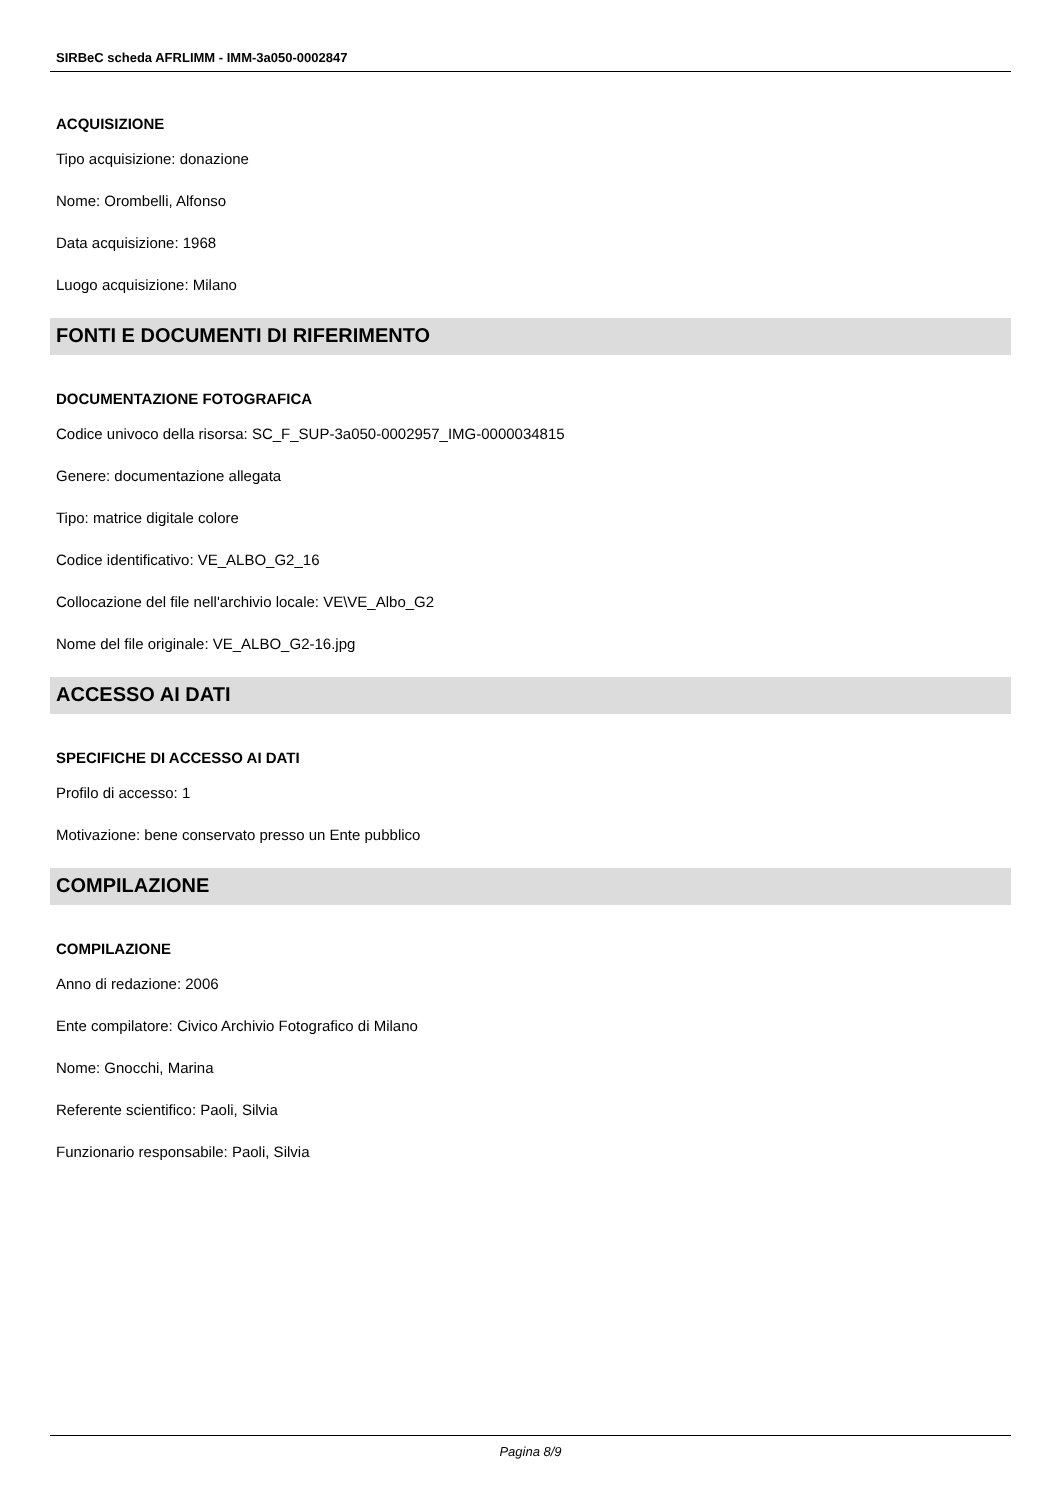SIRBeC scheda AFRLIMM - IMM-3a050-0002847
ACQUISIZIONE
Tipo acquisizione: donazione
Nome: Orombelli, Alfonso
Data acquisizione: 1968
Luogo acquisizione: Milano
FONTI E DOCUMENTI DI RIFERIMENTO
DOCUMENTAZIONE FOTOGRAFICA
Codice univoco della risorsa: SC_F_SUP-3a050-0002957_IMG-0000034815
Genere: documentazione allegata
Tipo: matrice digitale colore
Codice identificativo: VE_ALBO_G2_16
Collocazione del file nell'archivio locale: VE\VE_Albo_G2
Nome del file originale: VE_ALBO_G2-16.jpg
ACCESSO AI DATI
SPECIFICHE DI ACCESSO AI DATI
Profilo di accesso: 1
Motivazione: bene conservato presso un Ente pubblico
COMPILAZIONE
COMPILAZIONE
Anno di redazione: 2006
Ente compilatore: Civico Archivio Fotografico di Milano
Nome: Gnocchi, Marina
Referente scientifico: Paoli, Silvia
Funzionario responsabile: Paoli, Silvia
Pagina 8/9